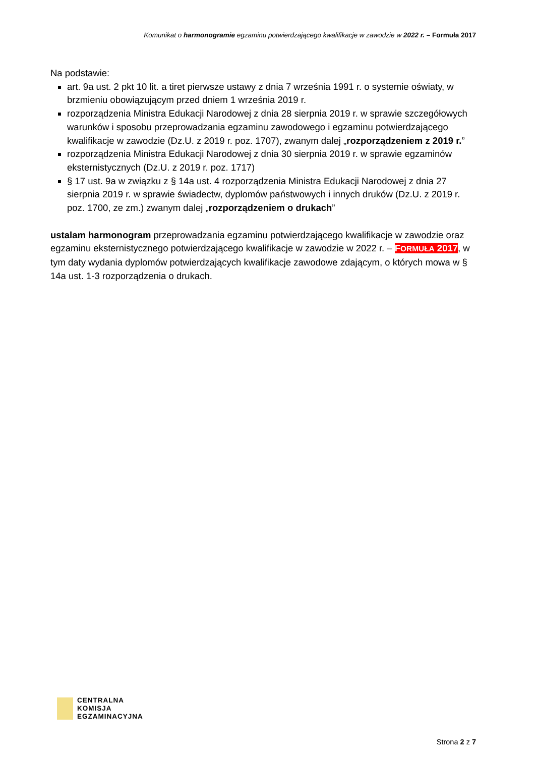Komunikat o harmonogramie egzaminu potwierdzającego kwalifikacje w zawodzie w 2022 r. – Formuła 2017
Na podstawie:
art. 9a ust. 2 pkt 10 lit. a tiret pierwsze ustawy z dnia 7 września 1991 r. o systemie oświaty, w brzmieniu obowiązującym przed dniem 1 września 2019 r.
rozporządzenia Ministra Edukacji Narodowej z dnia 28 sierpnia 2019 r. w sprawie szczegółowych warunków i sposobu przeprowadzania egzaminu zawodowego i egzaminu potwierdzającego kwalifikacje w zawodzie (Dz.U. z 2019 r. poz. 1707), zwanym dalej „rozporządzeniem z 2019 r.”
rozporządzenia Ministra Edukacji Narodowej z dnia 30 sierpnia 2019 r. w sprawie egzaminów eksternistycznych (Dz.U. z 2019 r. poz. 1717)
§ 17 ust. 9a w związku z § 14a ust. 4 rozporządzenia Ministra Edukacji Narodowej z dnia 27 sierpnia 2019 r. w sprawie świadectw, dyplomów państwowych i innych druków (Dz.U. z 2019 r. poz. 1700, ze zm.) zwanym dalej „rozporządzeniem o drukach”
ustalam harmonogram przeprowadzania egzaminu potwierdzającego kwalifikacje w zawodzie oraz egzaminu eksternistycznego potwierdzającego kwalifikacje w zawodzie w 2022 r. – FORMUŁA 2017, w tym daty wydania dyplomów potwierdzających kwalifikacje zawodowe zdającym, o których mowa w § 14a ust. 1-3 rozporządzenia o drukach.
CENTRALNA
KOMISJA
EGZAMINACYJNA
Strona 2 z 7